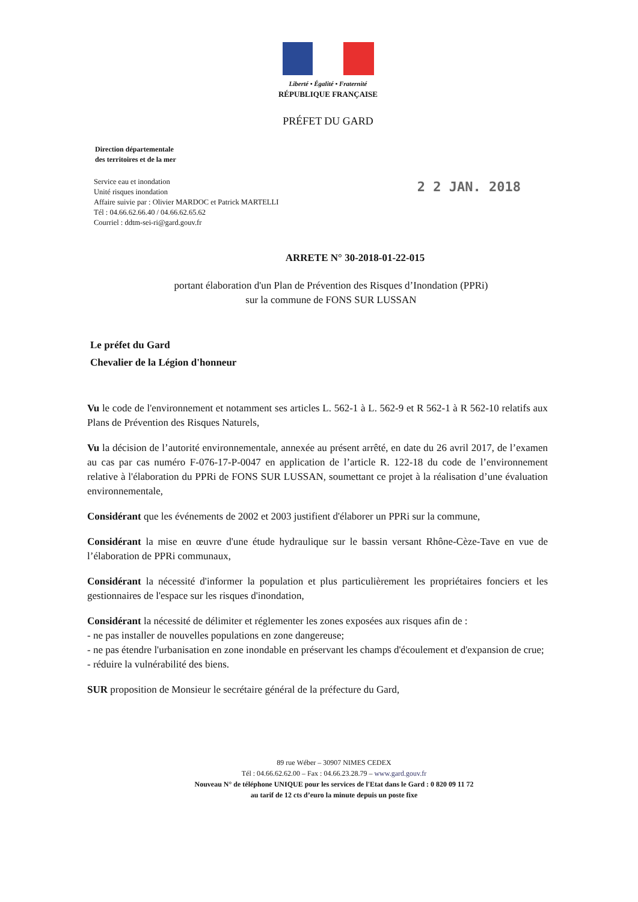Liberté • Égalité • Fraternité
RÉPUBLIQUE FRANÇAISE
PRÉFET DU GARD
Direction départementale
des territoires et de la mer
Service eau et inondation
Unité risques inondation
Affaire suivie par : Olivier MARDOC et Patrick MARTELLI
Tél : 04.66.62.66.40 / 04.66.62.65.62
Courriel : ddtm-sei-ri@gard.gouv.fr
2 2 JAN. 2018
ARRETE N° 30-2018-01-22-015
portant élaboration d'un Plan de Prévention des Risques d’Inondation (PPRi)
sur la commune de FONS SUR LUSSAN
Le préfet du Gard
Chevalier de la Légion d'honneur
Vu le code de l'environnement et notamment ses articles L. 562-1 à L. 562-9 et R 562-1 à R 562-10 relatifs aux Plans de Prévention des Risques Naturels,
Vu la décision de l’autorité environnementale, annexée au présent arrêté, en date du 26 avril 2017, de l’examen au cas par cas numéro F-076-17-P-0047 en application de l’article R. 122-18 du code de l’environnement relative à l'élaboration du PPRi de FONS SUR LUSSAN, soumettant ce projet à la réalisation d’une évaluation environnementale,
Considérant que les événements de 2002 et 2003 justifient d'élaborer un PPRi sur la commune,
Considérant la mise en œuvre d'une étude hydraulique sur le bassin versant Rhône-Cèze-Tave en vue de l’élaboration de PPRi communaux,
Considérant la nécessité d'informer la population et plus particulièrement les propriétaires fonciers et les gestionnaires de l'espace sur les risques d'inondation,
Considérant la nécessité de délimiter et réglementer les zones exposées aux risques afin de :
- ne pas installer de nouvelles populations en zone dangereuse;
- ne pas étendre l'urbanisation en zone inondable en préservant les champs d'écoulement et d'expansion de crue;
- réduire la vulnérabilité des biens.
SUR proposition de Monsieur le secrétaire général de la préfecture du Gard,
89 rue Wéber – 30907 NIMES CEDEX
Tél : 04.66.62.62.00 – Fax : 04.66.23.28.79 – www.gard.gouv.fr
Nouveau N° de téléphone UNIQUE pour les services de l'Etat dans le Gard : 0 820 09 11 72
au tarif de 12 cts d’euro la minute depuis un poste fixe